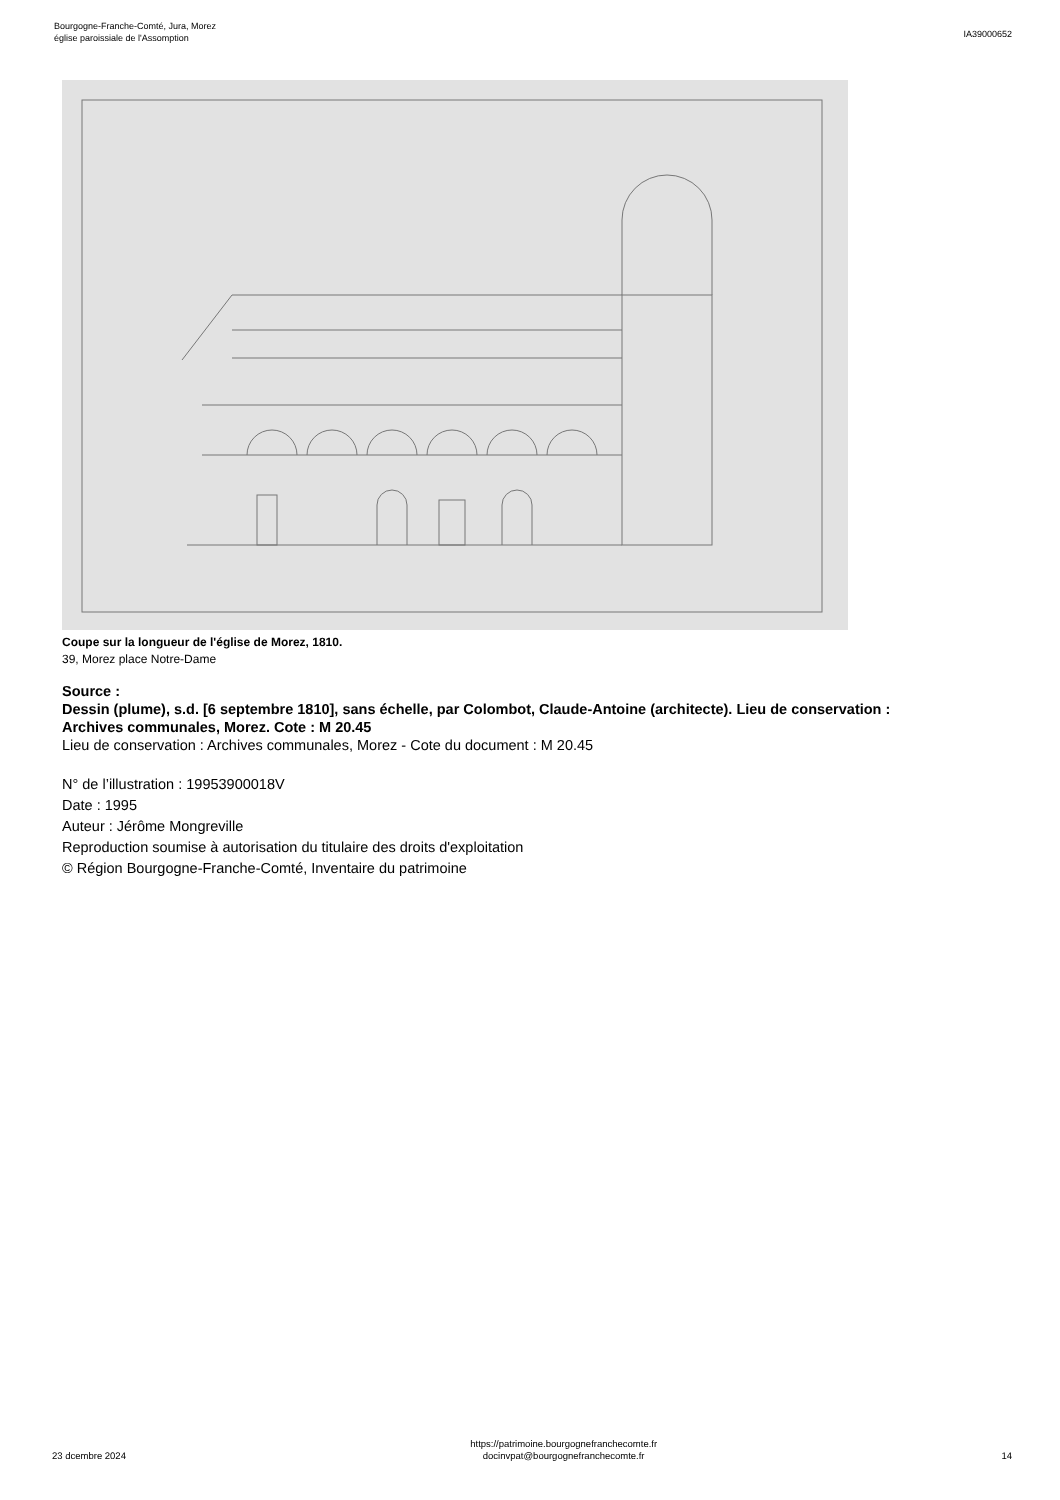Bourgogne-Franche-Comté, Jura, Morez
église paroissiale de l'Assomption
IA39000652
Coupe sur la longueur de l'église de Morez, 1810.
39, Morez place Notre-Dame
Source :
Dessin (plume), s.d. [6 septembre 1810], sans échelle, par Colombot, Claude-Antoine (architecte). Lieu de conservation : Archives communales, Morez. Cote : M 20.45
Lieu de conservation : Archives communales, Morez - Cote du document : M 20.45
N° de l’illustration : 19953900018V
Date : 1995
Auteur : Jérôme Mongreville
Reproduction soumise à autorisation du titulaire des droits d'exploitation
© Région Bourgogne-Franche-Comté, Inventaire du patrimoine
23 dcembre 2024
https://patrimoine.bourgognefranchecomte.fr
docinvpat@bourgognefranchecomte.fr
14